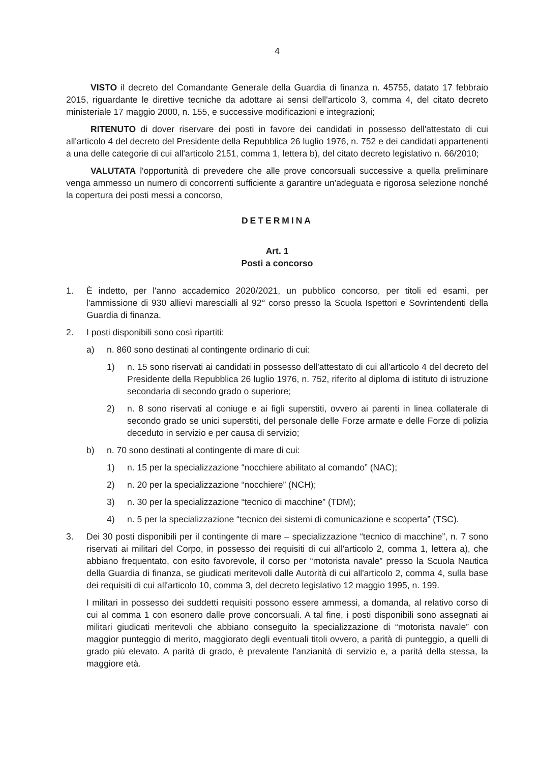4
VISTO il decreto del Comandante Generale della Guardia di finanza n. 45755, datato 17 febbraio 2015, riguardante le direttive tecniche da adottare ai sensi dell'articolo 3, comma 4, del citato decreto ministeriale 17 maggio 2000, n. 155, e successive modificazioni e integrazioni;
RITENUTO di dover riservare dei posti in favore dei candidati in possesso dell'attestato di cui all'articolo 4 del decreto del Presidente della Repubblica 26 luglio 1976, n. 752 e dei candidati appartenenti a una delle categorie di cui all'articolo 2151, comma 1, lettera b), del citato decreto legislativo n. 66/2010;
VALUTATA l'opportunità di prevedere che alle prove concorsuali successive a quella preliminare venga ammesso un numero di concorrenti sufficiente a garantire un'adeguata e rigorosa selezione nonché la copertura dei posti messi a concorso,
DETERMINA
Art. 1
Posti a concorso
1. È indetto, per l'anno accademico 2020/2021, un pubblico concorso, per titoli ed esami, per l'ammissione di 930 allievi marescialli al 92° corso presso la Scuola Ispettori e Sovrintendenti della Guardia di finanza.
2. I posti disponibili sono così ripartiti:
a) n. 860 sono destinati al contingente ordinario di cui:
1) n. 15 sono riservati ai candidati in possesso dell'attestato di cui all'articolo 4 del decreto del Presidente della Repubblica 26 luglio 1976, n. 752, riferito al diploma di istituto di istruzione secondaria di secondo grado o superiore;
2) n. 8 sono riservati al coniuge e ai figli superstiti, ovvero ai parenti in linea collaterale di secondo grado se unici superstiti, del personale delle Forze armate e delle Forze di polizia deceduto in servizio e per causa di servizio;
b) n. 70 sono destinati al contingente di mare di cui:
1) n. 15 per la specializzazione “nocchiere abilitato al comando” (NAC);
2) n. 20 per la specializzazione “nocchiere” (NCH);
3) n. 30 per la specializzazione “tecnico di macchine” (TDM);
4) n. 5 per la specializzazione “tecnico dei sistemi di comunicazione e scoperta” (TSC).
3. Dei 30 posti disponibili per il contingente di mare – specializzazione “tecnico di macchine”, n. 7 sono riservati ai militari del Corpo, in possesso dei requisiti di cui all'articolo 2, comma 1, lettera a), che abbiano frequentato, con esito favorevole, il corso per “motorista navale” presso la Scuola Nautica della Guardia di finanza, se giudicati meritevoli dalle Autorità di cui all'articolo 2, comma 4, sulla base dei requisiti di cui all'articolo 10, comma 3, del decreto legislativo 12 maggio 1995, n. 199.
I militari in possesso dei suddetti requisiti possono essere ammessi, a domanda, al relativo corso di cui al comma 1 con esonero dalle prove concorsuali. A tal fine, i posti disponibili sono assegnati ai militari giudicati meritevoli che abbiano conseguito la specializzazione di “motorista navale” con maggior punteggio di merito, maggiorato degli eventuali titoli ovvero, a parità di punteggio, a quelli di grado più elevato. A parità di grado, è prevalente l'anzianità di servizio e, a parità della stessa, la maggiore età.